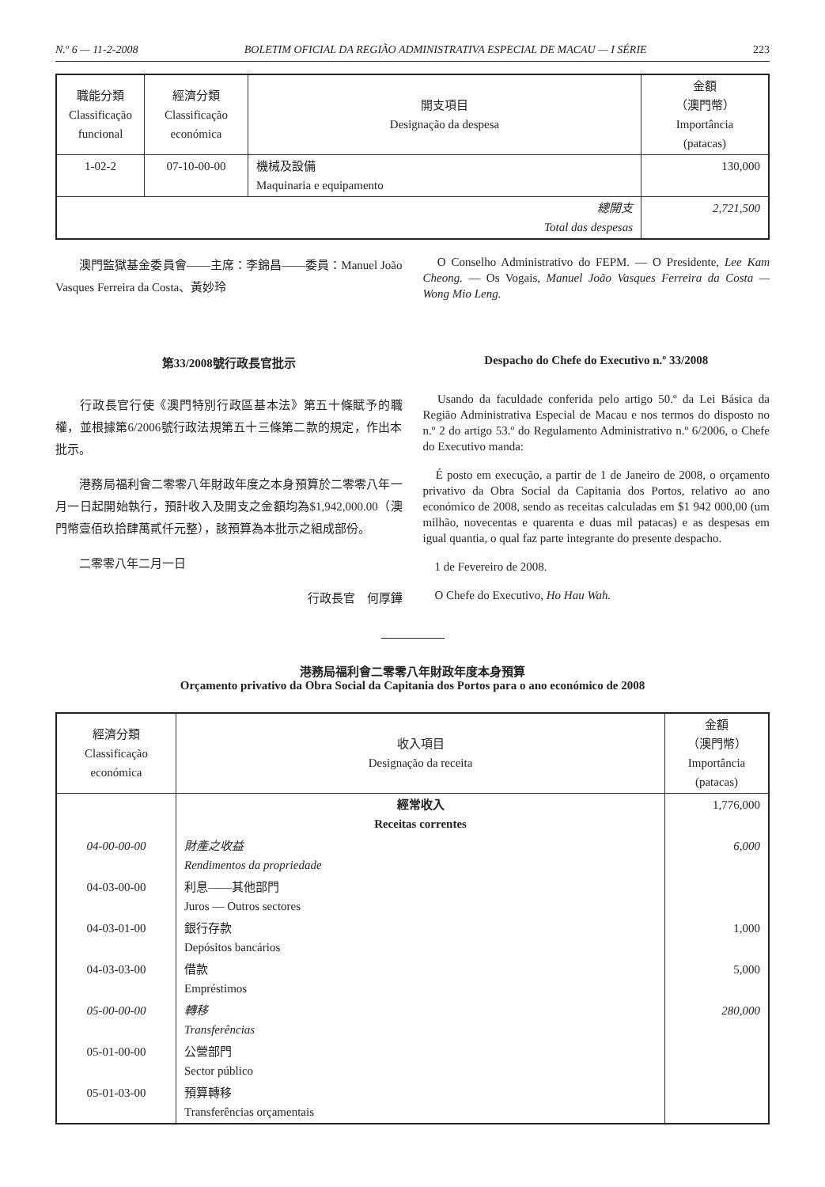N.º 6 — 11-2-2008 BOLETIM OFICIAL DA REGIÃO ADMINISTRATIVA ESPECIAL DE MACAU — I SÉRIE 223
| 職能分類 Classificação funcional | 經濟分類 Classificação económica | 開支項目 Designação da despesa | 金額 （澳門幣） Importância (patacas) |
| --- | --- | --- | --- |
| 1-02-2 | 07-10-00-00 | 機械及設備 Maquinaria e equipamento | 130,000 |
| 總開支 Total das despesas | | | 2,721,500 |
　　澳門監獄基金委員會——主席：李錦昌——委員：Manuel João Vasques Ferreira da Costa、黃妙玲
　O Conselho Administrativo do FEPM. — O Presidente, Lee Kam Cheong. — Os Vogais, Manuel João Vasques Ferreira da Costa — Wong Mio Leng.
第33/2008號行政長官批示
　　行政長官行使《澳門特別行政區基本法》第五十條賦予的職權，並根據第6/2006號行政法規第五十三條第二款的規定，作出本批示。
　　港務局福利會二零零八年財政年度之本身預算於二零零八年一月一日起開始執行，預計收入及開支之金額均為$1,942,000.00（澳門幣壹佰玖拾肆萬貳仟元整），該預算為本批示之組成部份。
　　二零零八年二月一日
行政長官　何厚鏵
Despacho do Chefe do Executivo n.º 33/2008
　Usando da faculdade conferida pelo artigo 50.º da Lei Básica da Região Administrativa Especial de Macau e nos termos do disposto no n.º 2 do artigo 53.º do Regulamento Administrativo n.º 6/2006, o Chefe do Executivo manda:
　É posto em execução, a partir de 1 de Janeiro de 2008, o orçamento privativo da Obra Social da Capitania dos Portos, relativo ao ano económico de 2008, sendo as receitas calculadas em $1 942 000,00 (um milhão, novecentas e quarenta e duas mil patacas) e as despesas em igual quantia, o qual faz parte integrante do presente despacho.
　1 de Fevereiro de 2008.
　O Chefe do Executivo, Ho Hau Wah.
港務局福利會二零零八年財政年度本身預算
Orçamento privativo da Obra Social da Capitania dos Portos para o ano económico de 2008
| 經濟分類 Classificação económica | 收入項目 Designação da receita | 金額 （澳門幣） Importância (patacas) |
| --- | --- | --- |
| | 經常收入 Receitas correntes | 1,776,000 |
| 04-00-00-00 | 財產之收益 Rendimentos da propriedade | 6,000 |
| 04-03-00-00 | 利息——其他部門 Juros — Outros sectores | |
| 04-03-01-00 | 銀行存款 Depósitos bancários | 1,000 |
| 04-03-03-00 | 借款 Empréstimos | 5,000 |
| 05-00-00-00 | 轉移 Transferências | 280,000 |
| 05-01-00-00 | 公營部門 Sector público | |
| 05-01-03-00 | 預算轉移 Transferências orçamentais | |